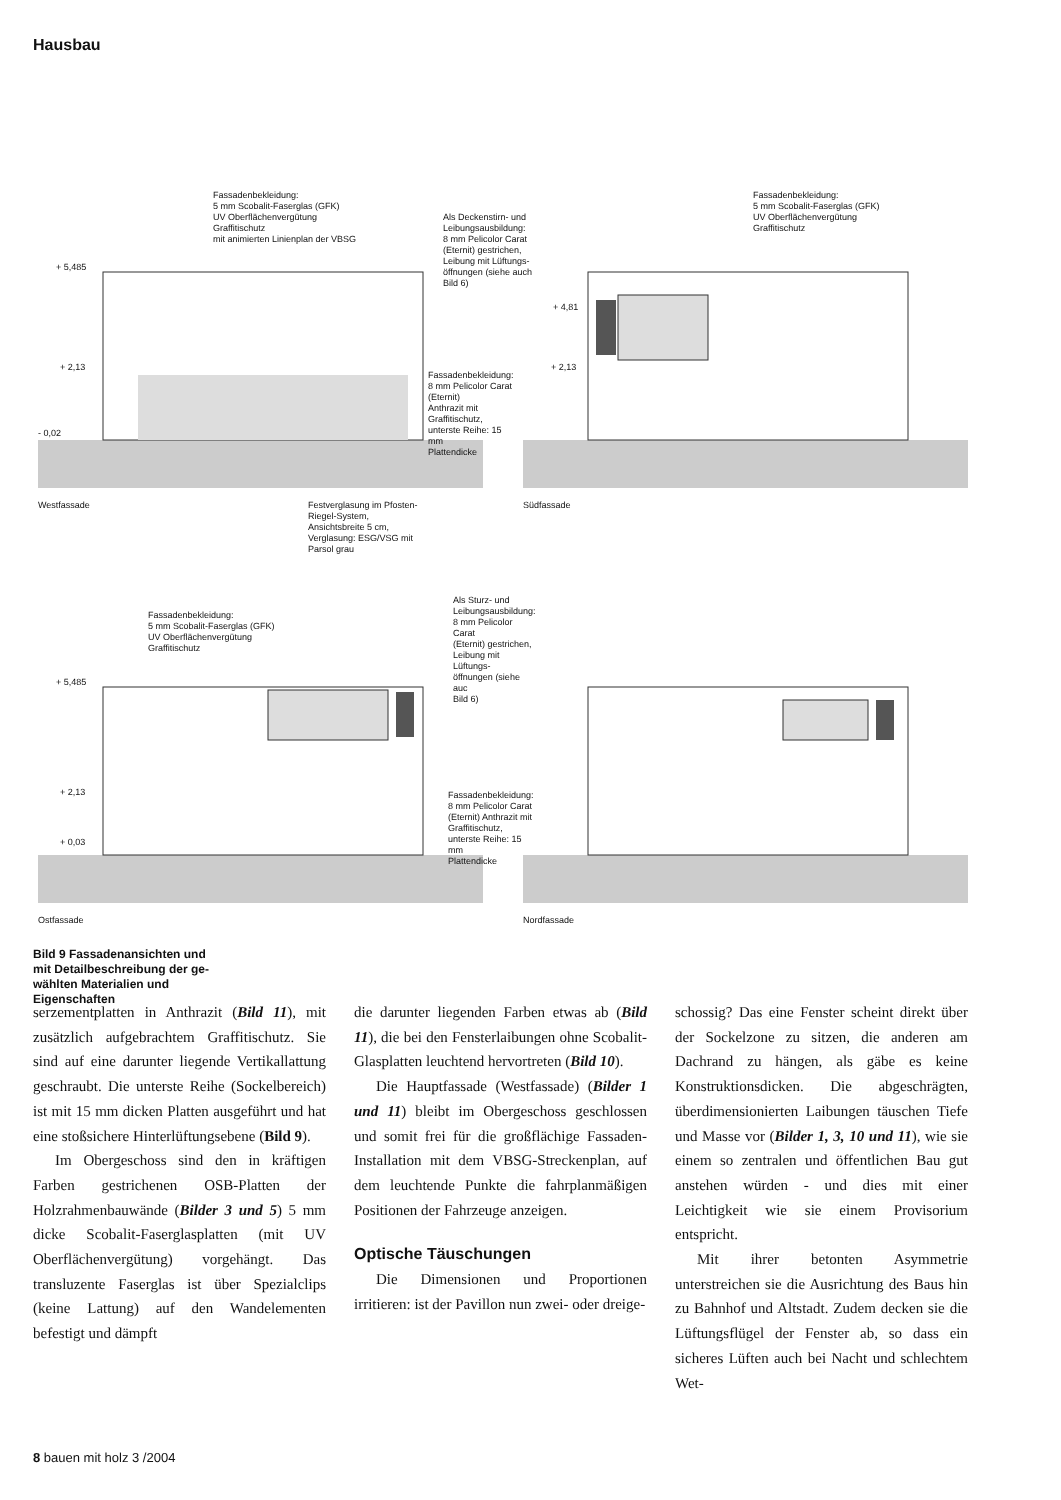Hausbau
Fassadenbekleidung:
5 mm Scobalit-Faserglas (GFK)
UV Oberflächenvergütung
Graffitischutz
mit animierten Linienplan der VBSG
+ 5,485
+ 2,13
- 0,02
Westfassade
Festverglasung im Pfosten-
Riegel-System,
Ansichtsbreite 5 cm,
Verglasung: ESG/VSG mit
Parsol grau
Fassadenbekleidung:
8 mm Pelicolor Carat (Eternit)
Anthrazit mit Graffitischutz,
unterste Reihe: 15 mm
Plattendicke
Als Deckenstirn- und
Leibungsausbildung:
8 mm Pelicolor Carat
(Eternit) gestrichen,
Leibung mit Lüftungs-
öffnungen (siehe auch
Bild 6)
Fassadenbekleidung:
5 mm Scobalit-Faserglas (GFK)
UV Oberflächenvergütung
Graffitischutz
+ 4,81
+ 2,13
Südfassade
Fassadenbekleidung:
5 mm Scobalit-Faserglas (GFK)
UV Oberflächenvergütung
Graffitischutz
+ 5,485
+ 2,13
+ 0,03
Ostfassade
Als Sturz- und
Leibungsausbildung:
8 mm Pelicolor Carat
(Eternit) gestrichen,
Leibung mit Lüftungs-
öffnungen (siehe auc
Bild 6)
Fassadenbekleidung:
8 mm Pelicolor Carat
(Eternit) Anthrazit mit
Graffitischutz,
unterste Reihe: 15 mm
Plattendicke
Nordfassade
Bild 9 Fassadenan­sichten und mit Detail­beschreibung der ge­wählten Materialien und Eigenschaften
serzementplatten in Anthrazit (Bild 11), mit zusätzlich aufgebrachtem Graffitischutz. Sie sind auf eine darunter liegende Vertikallattung geschraubt. Die unterste Reihe (Sockelbereich) ist mit 15 mm dicken Platten ausgeführt und hat eine stoßsichere Hinterlüftungsebene (Bild 9).
Im Obergeschoss sind den in kräftigen Farben gestrichenen OSB-Platten der Holzrahmenbauwände (Bilder 3 und 5) 5 mm dicke Scobalit-Faserglasplatten (mit UV Oberflächenvergütung) vorgehängt. Das transluzente Faserglas ist über Spezialclips (keine Lattung) auf den Wandelementen befestigt und dämpft
die darunter liegenden Farben etwas ab (Bild 11), die bei den Fensterlaibungen ohne Scobalit-Glasplatten leuchtend hervortreten (Bild 10).
Die Hauptfassade (Westfassade) (Bilder 1 und 11) bleibt im Obergeschoss geschlossen und somit frei für die großflächige Fassaden-Installation mit dem VBSG-Streckenplan, auf dem leuchtende Punkte die fahrplanmäßigen Positionen der Fahrzeuge anzeigen.
Optische Täuschungen
Die Dimensionen und Proportionen irritieren: ist der Pavillon nun zwei- oder dreige-
schossig? Das eine Fenster scheint direkt über der Sockelzone zu sitzen, die anderen am Dachrand zu hängen, als gäbe es keine Konstruktionsdicken. Die abgeschrägten, überdimensionierten Laibungen täuschen Tiefe und Masse vor (Bilder 1, 3, 10 und 11), wie sie einem so zentralen und öffentlichen Bau gut anstehen würden - und dies mit einer Leichtigkeit wie sie einem Provisorium entspricht.
Mit ihrer betonten Asymmetrie unterstreichen sie die Ausrichtung des Baus hin zu Bahnhof und Altstadt. Zudem decken sie die Lüftungsflügel der Fenster ab, so dass ein sicheres Lüften auch bei Nacht und schlechtem Wet-
8 bauen mit holz 3 /2004